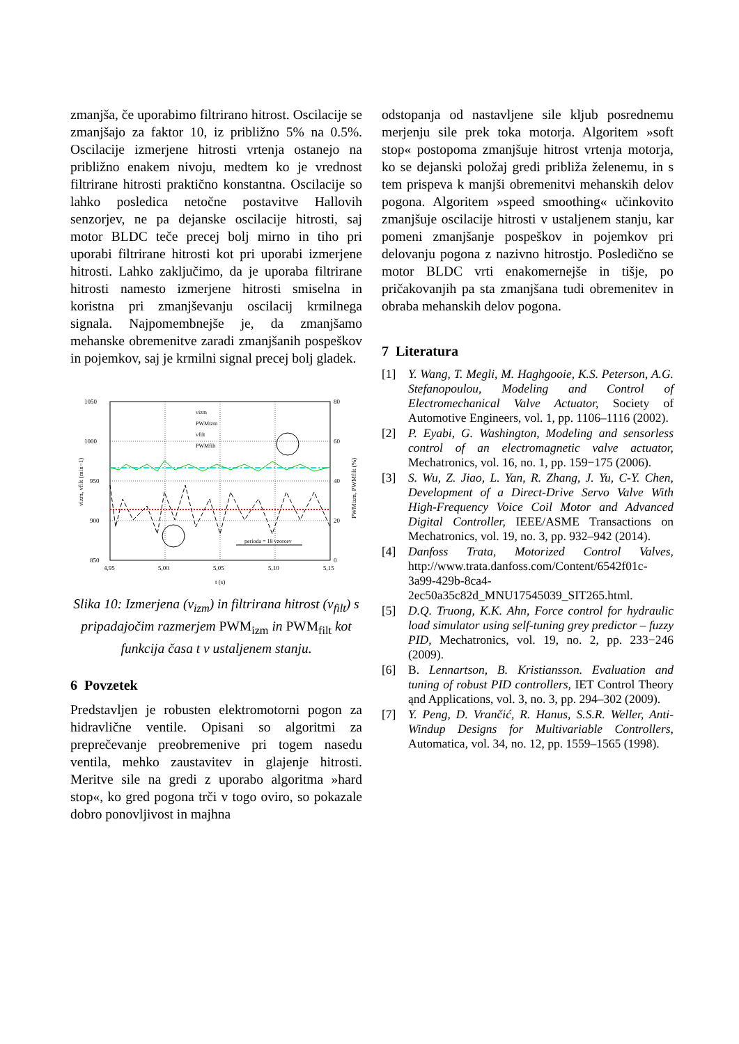zmanjša, če uporabimo filtrirano hitrost. Oscilacije se zmanjšajo za faktor 10, iz približno 5% na 0.5%. Oscilacije izmerjene hitrosti vrtenja ostanejo na približno enakem nivoju, medtem ko je vrednost filtrirane hitrosti praktično konstantna. Oscilacije so lahko posledica netočne postavitve Hallovih senzorjev, ne pa dejanske oscilacije hitrosti, saj motor BLDC teče precej bolj mirno in tiho pri uporabi filtrirane hitrosti kot pri uporabi izmerjene hitrosti. Lahko zaključimo, da je uporaba filtrirane hitrosti namesto izmerjene hitrosti smiselna in koristna pri zmanjševanju oscilacij krmilnega signala. Najpomembnejše je, da zmanjšamo mehanske obremenitve zaradi zmanjšanih pospeškov in pojemkov, saj je krmilni signal precej bolj gladek.
1050
1000
950
900
850
80
60
40
20
0
4,95
5,00
5,05
5,10
5,15
t (s)
vizm, vfilt (min−1)
PWMizm, PWMfilt (%)
perioda = 18 vzorcev
vizm
PWMizm
vfilt
PWMfilt
Slika 10: Izmerjena (v<sub>izm</sub>) in filtrirana hitrost (v<sub>filt</sub>) s pripadajočim razmerjem PWM<sub>izm</sub> in PWM<sub>filt</sub> kot funkcija časa t v ustaljenem stanju.
6 Povzetek
Predstavljen je robusten elektromotorni pogon za hidravlične ventile. Opisani so algoritmi za preprečevanje preobremenive pri togem nasedu ventila, mehko zaustavitev in glajenje hitrosti. Meritve sile na gredi z uporabo algoritma »hard stop«, ko gred pogona trči v togo oviro, so pokazale dobro ponovljivost in majhna
odstopanja od nastavljene sile kljub posrednemu merjenju sile prek toka motorja. Algoritem »soft stop« postopoma zmanjšuje hitrost vrtenja motorja, ko se dejanski položaj gredi približa želenemu, in s tem prispeva k manjši obremenitvi mehanskih delov pogona. Algoritem »speed smoothing« učinkovito zmanjšuje oscilacije hitrosti v ustaljenem stanju, kar pomeni zmanjšanje pospeškov in pojemkov pri delovanju pogona z nazivno hitrostjo. Posledično se motor BLDC vrti enakomernejše in tišje, po pričakovanjih pa sta zmanjšana tudi obremenitev in obraba mehanskih delov pogona.
7 Literatura
[1] Y. Wang, T. Megli, M. Haghgooie, K.S. Peterson, A.G. Stefanopoulou, Modeling and Control of Electromechanical Valve Actuator, Society of Automotive Engineers, vol. 1, pp. 1106–1116 (2002).
[2] P. Eyabi, G. Washington, Modeling and sensorless control of an electromagnetic valve actuator, Mechatronics, vol. 16, no. 1, pp. 159−175 (2006).
[3] S. Wu, Z. Jiao, L. Yan, R. Zhang, J. Yu, C-Y. Chen, Development of a Direct-Drive Servo Valve With High-Frequency Voice Coil Motor and Advanced Digital Controller, IEEE/ASME Transactions on Mechatronics, vol. 19, no. 3, pp. 932–942 (2014).
[4] Danfoss Trata, Motorized Control Valves, http://www.trata.danfoss.com/Content/6542f01c-3a99-429b-8ca4-2ec50a35c82d_MNU17545039_SIT265.html.
[5] D.Q. Truong, K.K. Ahn, Force control for hydraulic load simulator using self-tuning grey predictor – fuzzy PID, Mechatronics, vol. 19, no. 2, pp. 233−246 (2009).
[6] B. Lennartson, B. Kristiansson. Evaluation and tuning of robust PID controllers, IET Control Theory ąnd Applications, vol. 3, no. 3, pp. 294–302 (2009).
[7] Y. Peng, D. Vrančić, R. Hanus, S.S.R. Weller, Anti-Windup Designs for Multivariable Controllers, Automatica, vol. 34, no. 12, pp. 1559–1565 (1998).